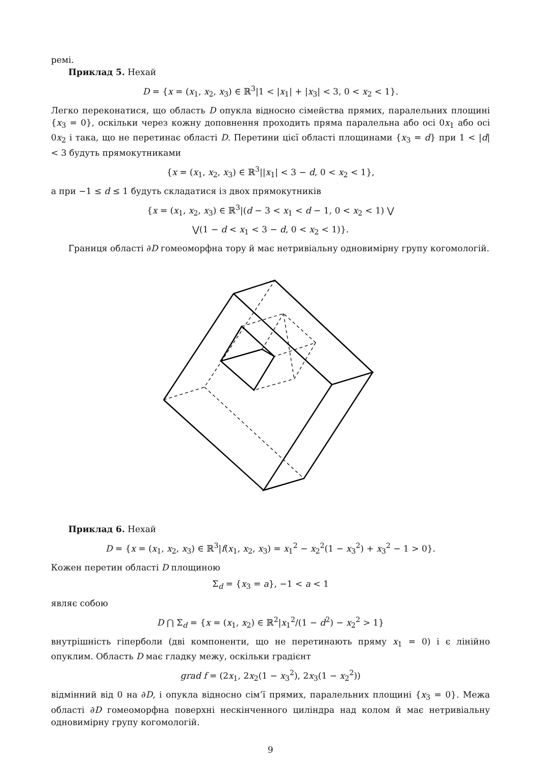ремі.
Приклад 5. Нехай
D = {x = (x<sub>1</sub>, x<sub>2</sub>, x<sub>3</sub>) ∈ ℝ<sup>3</sup>|1 < |x<sub>1</sub>| + |x<sub>3</sub>| < 3, 0 < x<sub>2</sub> < 1}.
Легко переконатися, що область D опукла відносно сімейства прямих, паралельних площині {x<sub>3</sub> = 0}, оскільки через кожну доповнення проходить пряма паралельна або осі 0x<sub>1</sub> або осі 0x<sub>2</sub> і така, що не перетинає області D. Перетини цієї області площинами {x<sub>3</sub> = d} при 1 < |d| < 3 будуть прямокутниками
{x = (x<sub>1</sub>, x<sub>2</sub>, x<sub>3</sub>) ∈ ℝ<sup>3</sup>||x<sub>1</sub>| < 3 − d, 0 < x<sub>2</sub> < 1},
а при −1 ≤ d ≤ 1 будуть складатися із двох прямокутників
{x = (x<sub>1</sub>, x<sub>2</sub>, x<sub>3</sub>) ∈ ℝ<sup>3</sup>|(d − 3 < x<sub>1</sub> < d − 1, 0 < x<sub>2</sub> < 1) ⋁
⋁(1 − d < x<sub>1</sub> < 3 − d, 0 < x<sub>2</sub> < 1)}.
Границя області ∂D гомеоморфна тору й має нетривіальну одновимірну групу когомологій.
Приклад 6. Нехай
D = {x = (x<sub>1</sub>, x<sub>2</sub>, x<sub>3</sub>) ∈ ℝ<sup>3</sup>|f(x<sub>1</sub>, x<sub>2</sub>, x<sub>3</sub>) = x<sub>1</sub><sup>2</sup> − x<sub>2</sub><sup>2</sup>(1 − x<sub>3</sub><sup>2</sup>) + x<sub>3</sub><sup>2</sup> − 1 > 0}.
Кожен перетин області D площиною
Σ<sub>d</sub> = {x<sub>3</sub> = a}, −1 < a < 1
являє собою
D ⋂ Σ<sub>d</sub> = {x = (x<sub>1</sub>, x<sub>2</sub>) ∈ ℝ<sup>2</sup>|x<sub>1</sub><sup>2</sup>/(1 − d<sup>2</sup>) − x<sub>2</sub><sup>2</sup> > 1}
внутрішність гіперболи (дві компоненти, що не перетинають пряму x<sub>1</sub> = 0) і є лінійно опуклим. Область D має гладку межу, оскільки градієнт
grad f = (2x<sub>1</sub>, 2x<sub>2</sub>(1 − x<sub>3</sub><sup>2</sup>), 2x<sub>3</sub>(1 − x<sub>2</sub><sup>2</sup>))
відмінний від 0 на ∂D, і опукла відносно сім’ї прямих, паралельних площині {x<sub>3</sub> = 0}. Межа області ∂D гомеоморфна поверхні нескінченного циліндра над колом й має нетривіальну одновимірну групу когомологій.
9